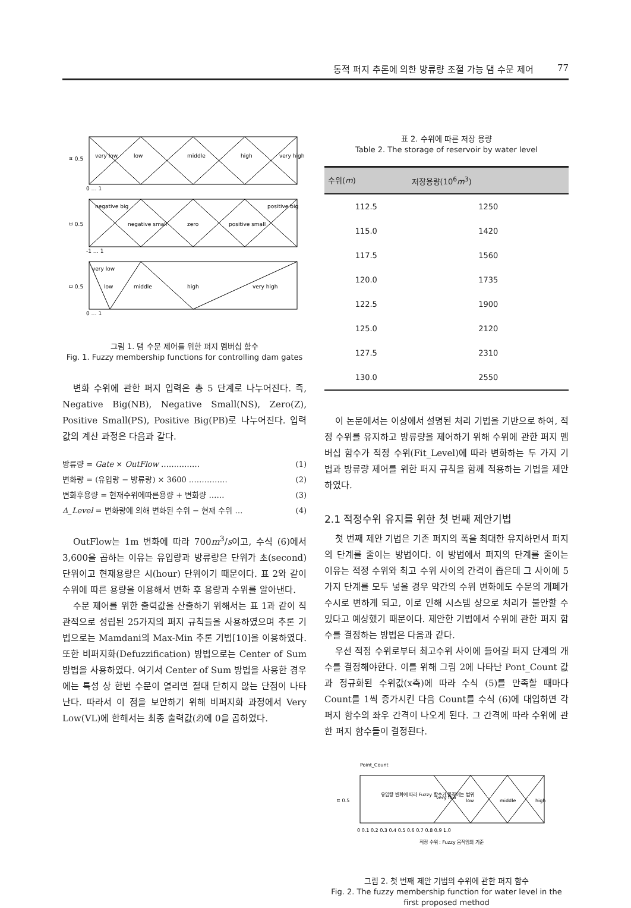동적 퍼지 추론에 의한 방류량 조절 가능 댐 수문 제어 77
very low
low
middle
high
very high
ㅍ 0.5
0 … 1
negative big
negative small
zero
positive small
positive big
ㅂ 0.5
-1 … 1
very low
low
middle
high
very high
ㅁ 0.5
0 … 1
그림 1. 댐 수문 제어를 위한 퍼지 멤버십 함수
Fig. 1. Fuzzy membership functions for controlling dam gates
변화 수위에 관한 퍼지 입력은 총 5 단계로 나누어진다. 즉, Negative Big(NB), Negative Small(NS), Zero(Z), Positive Small(PS), Positive Big(PB)로 나누어진다. 입력 값의 계산 과정은 다음과 같다.
방류량 = Gate × OutFlow …………… (1)
변화량 = (유입량 − 방류량) × 3600 …………… (2)
변화후용량 = 현재수위에따른용량 + 변화량 …… (3)
Δ_Level = 변화량에 의해 변화된 수위 − 현재 수위 … (4)
OutFlow는 1m 변화에 따라 700m<sup>3</sup>/s이고, 수식 (6)에서 3,600을 곱하는 이유는 유입량과 방류량은 단위가 초(second) 단위이고 현재용량은 시(hour) 단위이기 때문이다. 표 2와 같이 수위에 따른 용량을 이용해서 변화 후 용량과 수위를 알아낸다.
수문 제어를 위한 출력값을 산출하기 위해서는 표 1과 같이 직관적으로 성립된 25가지의 퍼지 규칙들을 사용하였으며 추론 기법으로는 Mamdani의 Max-Min 추론 기법[10]을 이용하였다. 또한 비퍼지화(Defuzzification) 방법으로는 Center of Sum 방법을 사용하였다. 여기서 Center of Sum 방법을 사용한 경우에는 특성 상 한번 수문이 열리면 절대 닫히지 않는 단점이 나타난다. 따라서 이 점을 보안하기 위해 비퍼지화 과정에서 Very Low(VL)에 한해서는 최종 출력값(z̄)에 0을 곱하였다.
표 2. 수위에 따른 저장 용량
Table 2. The storage of reservoir by water level
| 수위( m ) | 저장용량(10<sup>6</sup> m<sup>3</sup>) |
| --- | --- |
| 112.5 | 1250 |
| 115.0 | 1420 |
| 117.5 | 1560 |
| 120.0 | 1735 |
| 122.5 | 1900 |
| 125.0 | 2120 |
| 127.5 | 2310 |
| 130.0 | 2550 |
이 논문에서는 이상에서 설명된 처리 기법을 기반으로 하여, 적정 수위를 유지하고 방류량을 제어하기 위해 수위에 관한 퍼지 멤버십 함수가 적정 수위(Fit_Level)에 따라 변화하는 두 가지 기법과 방류량 제어를 위한 퍼지 규칙을 함께 적용하는 기법을 제안하였다.
2.1 적정수위 유지를 위한 첫 번째 제안기법
첫 번째 제안 기법은 기존 퍼지의 폭을 최대한 유지하면서 퍼지의 단계를 줄이는 방법이다. 이 방법에서 퍼지의 단계를 줄이는 이유는 적정 수위와 최고 수위 사이의 간격이 좁은데 그 사이에 5가지 단계를 모두 넣을 경우 약간의 수위 변화에도 수문의 개폐가 수시로 변하게 되고, 이로 인해 시스템 상으로 처리가 불안할 수 있다고 예상했기 때문이다. 제안한 기법에서 수위에 관한 퍼지 함수를 결정하는 방법은 다음과 같다.
우선 적정 수위로부터 최고수위 사이에 들어갈 퍼지 단계의 개수를 결정해야한다. 이를 위해 그림 2에 나타난 Pont_Count 값과 정규화된 수위값(x축)에 따라 수식 (5)를 만족할 때마다 Count를 1씩 증가시킨 다음 Count를 수식 (6)에 대입하면 각 퍼지 함수의 좌우 간격이 나오게 된다. 그 간격에 따라 수위에 관한 퍼지 함수들이 결정된다.
Point_Count
유입량 변화에 따라 Fuzzy 함수가 움직이는 범위
very low
low
middle
high
ㅍ 0.5
0 0.1 0.2 0.3 0.4 0.5 0.6 0.7 0.8 0.9 1.0
적정 수위 : Fuzzy 움직임의 기준
그림 2. 첫 번째 제안 기법의 수위에 관한 퍼지 함수
Fig. 2. The fuzzy membership function for water level in the first proposed method